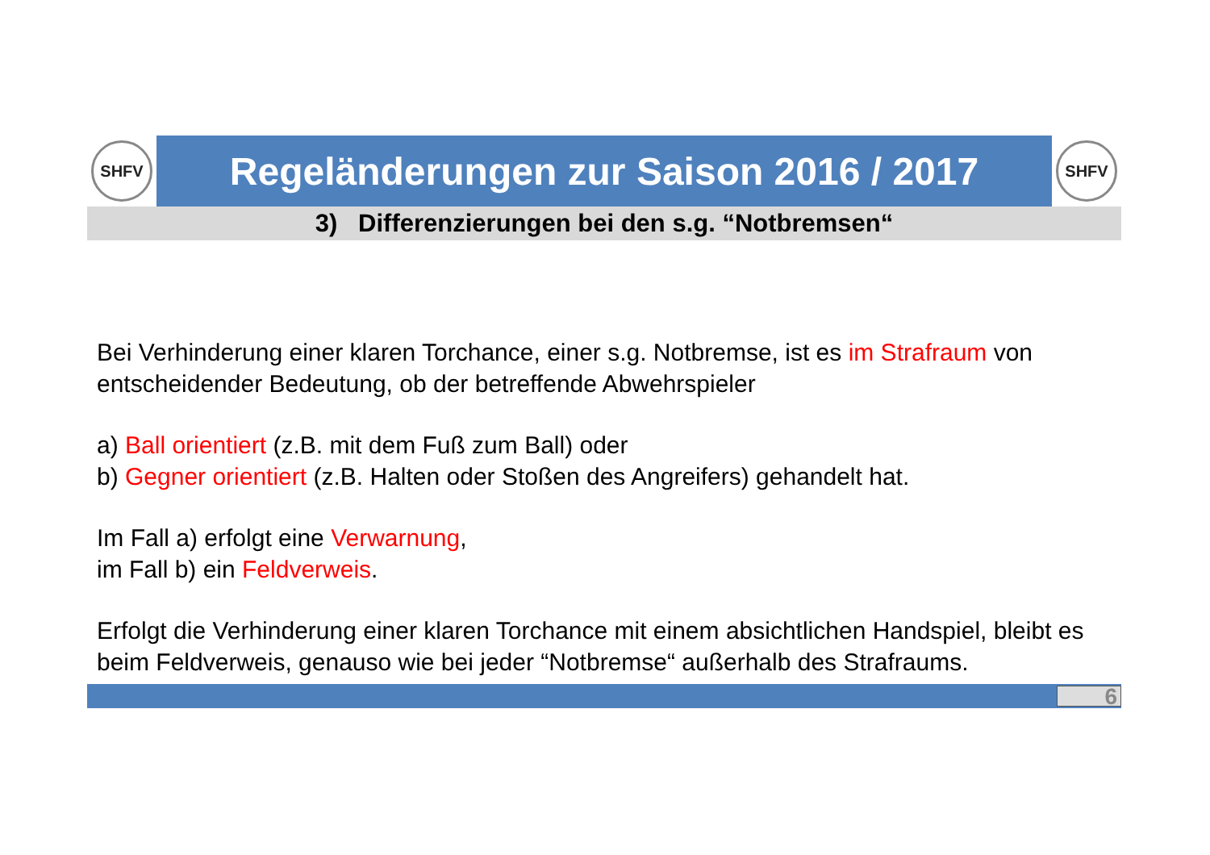SHFV
Regeländerungen zur Saison 2016 / 2017
SHFV
3) Differenzierungen bei den s.g. “Notbremsen“
Bei Verhinderung einer klaren Torchance, einer s.g. Notbremse, ist es im Strafraum von entscheidender Bedeutung, ob der betreffende Abwehrspieler
a) Ball orientiert (z.B. mit dem Fuß zum Ball) oder
b) Gegner orientiert (z.B. Halten oder Stoßen des Angreifers) gehandelt hat.
Im Fall a) erfolgt eine Verwarnung,
im Fall b) ein Feldverweis.
Erfolgt die Verhinderung einer klaren Torchance mit einem absichtlichen Handspiel, bleibt es beim Feldverweis, genauso wie bei jeder “Notbremse“ außerhalb des Strafraums.
6